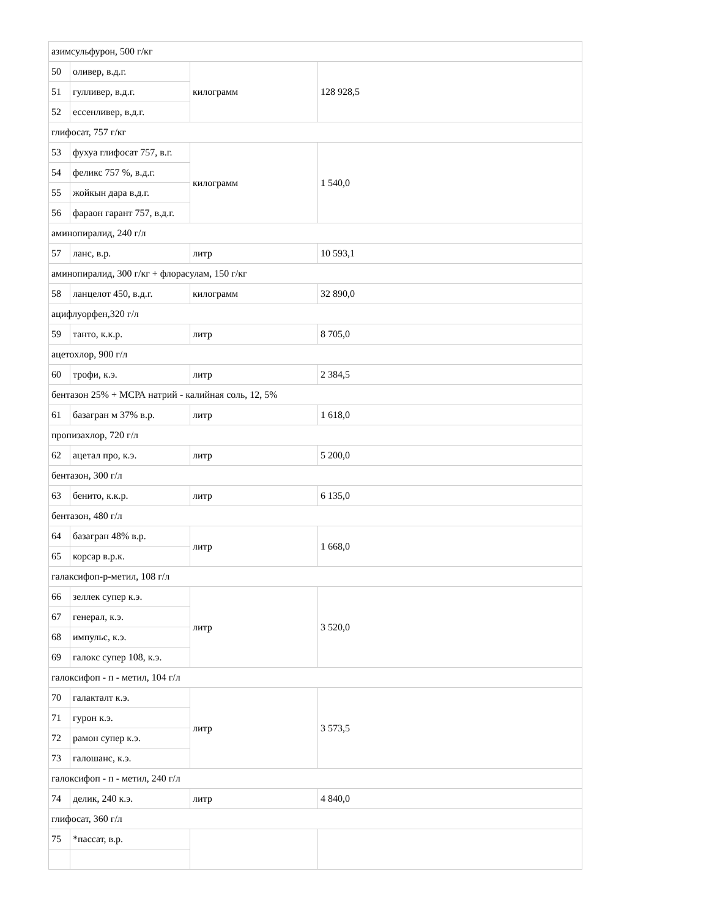| азимсульфурон, 500 г/кг | | | |
| 50 | оливер, в.д.г. | килограмм | 128 928,5 |
| 51 | гулливер, в.д.г. | | |
| 52 | ессенливер, в.д.г. | | |
| глифосат, 757 г/кг | | | |
| 53 | фухуа глифосат 757, в.г. | килограмм | 1 540,0 |
| 54 | феликс 757 %, в.д.г. | | |
| 55 | жойкын дара в.д.г. | | |
| 56 | фараон гарант 757, в.д.г. | | |
| аминопиралид, 240 г/л | | | |
| 57 | ланс, в.р. | литр | 10 593,1 |
| аминопиралид, 300 г/кг + флорасулам, 150 г/кг | | | |
| 58 | ланцелот 450, в.д.г. | килограмм | 32 890,0 |
| ацифлуорфен,320 г/л | | | |
| 59 | танто, к.к.р. | литр | 8 705,0 |
| ацетохлор, 900 г/л | | | |
| 60 | трофи, к.э. | литр | 2 384,5 |
| бентазон 25% + МСРА натрий - калийная соль, 12, 5% | | | |
| 61 | базагран м 37% в.р. | литр | 1 618,0 |
| пропизахлор, 720 г/л | | | |
| 62 | ацетал про, к.э. | литр | 5 200,0 |
| бентазон, 300 г/л | | | |
| 63 | бенито, к.к.р. | литр | 6 135,0 |
| бентазон, 480 г/л | | | |
| 64 | базагран 48% в.р. | литр | 1 668,0 |
| 65 | корсар в.р.к. | | |
| галаксифоп-р-метил, 108 г/л | | | |
| 66 | зеллек супер к.э. | литр | 3 520,0 |
| 67 | генерал, к.э. | | |
| 68 | импульс, к.э. | | |
| 69 | галокс супер 108, к.э. | | |
| галоксифоп - п - метил, 104 г/л | | | |
| 70 | галакталт к.э. | литр | 3 573,5 |
| 71 | гурон к.э. | | |
| 72 | рамон супер к.э. | | |
| 73 | галошанс, к.э. | | |
| галоксифоп - п - метил, 240 г/л | | | |
| 74 | делик, 240 к.э. | литр | 4 840,0 |
| глифосат, 360 г/л | | | |
| 75 | *пассат, в.р. | | |